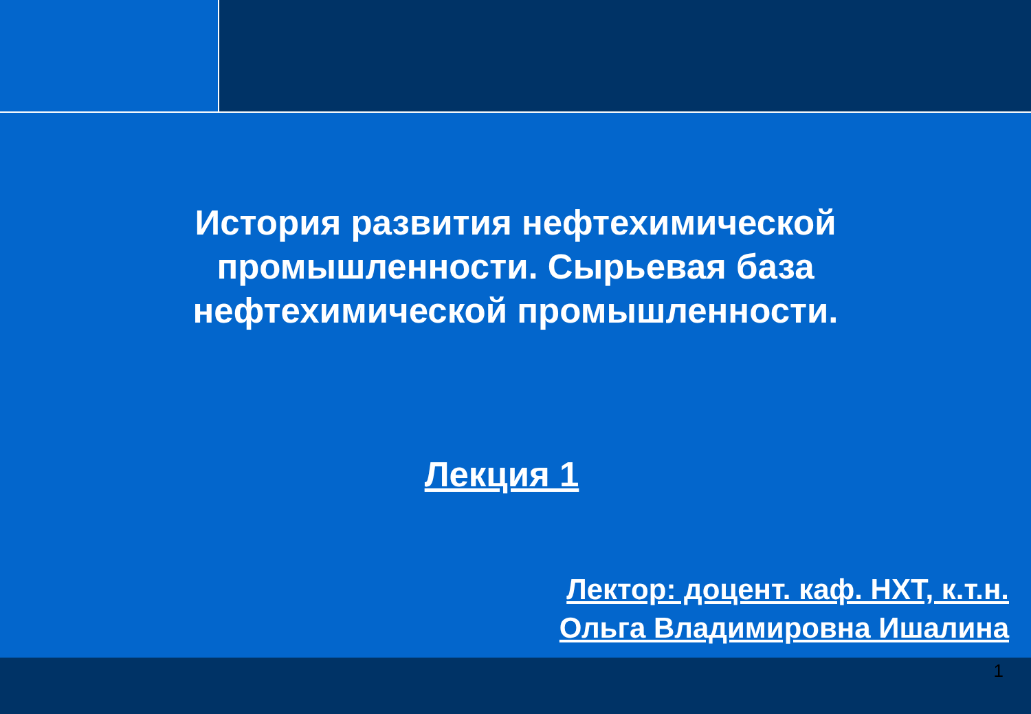История развития нефтехимической промышленности. Сырьевая база нефтехимической промышленности.
Лекция 1
Лектор: доцент. каф. НХТ, к.т.н.
Ольга Владимировна Ишалина
1